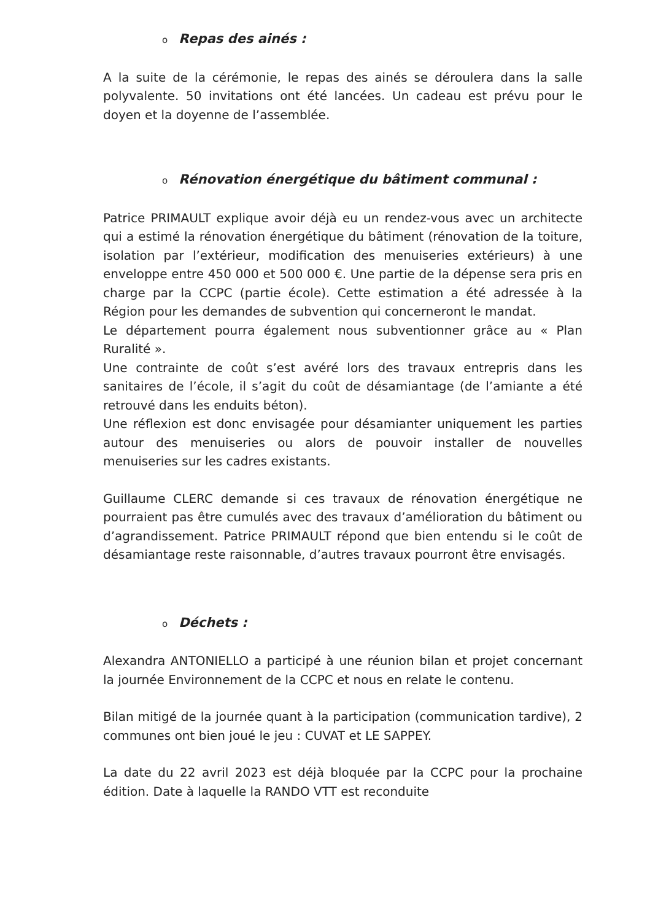o Repas des ainés :
A la suite de la cérémonie, le repas des ainés se déroulera dans la salle polyvalente. 50 invitations ont été lancées. Un cadeau est prévu pour le doyen et la doyenne de l’assemblée.
o Rénovation énergétique du bâtiment communal :
Patrice PRIMAULT explique avoir déjà eu un rendez-vous avec un architecte qui a estimé la rénovation énergétique du bâtiment (rénovation de la toiture, isolation par l’extérieur, modification des menuiseries extérieurs) à une enveloppe entre 450 000 et 500 000 €. Une partie de la dépense sera pris en charge par la CCPC (partie école). Cette estimation a été adressée à la Région pour les demandes de subvention qui concerneront le mandat.
Le département pourra également nous subventionner grâce au « Plan Ruralité ».
Une contrainte de coût s’est avéré lors des travaux entrepris dans les sanitaires de l’école, il s’agit du coût de désamiantage (de l’amiante a été retrouvé dans les enduits béton).
Une réflexion est donc envisagée pour désamianter uniquement les parties autour des menuiseries ou alors de pouvoir installer de nouvelles menuiseries sur les cadres existants.
Guillaume CLERC demande si ces travaux de rénovation énergétique ne pourraient pas être cumulés avec des travaux d’amélioration du bâtiment ou d’agrandissement. Patrice PRIMAULT répond que bien entendu si le coût de désamiantage reste raisonnable, d’autres travaux pourront être envisagés.
o Déchets :
Alexandra ANTONIELLO a participé à une réunion bilan et projet concernant la journée Environnement de la CCPC et nous en relate le contenu.
Bilan mitigé de la journée quant à la participation (communication tardive), 2 communes ont bien joué le jeu : CUVAT et LE SAPPEY.
La date du 22 avril 2023 est déjà bloquée par la CCPC pour la prochaine édition. Date à laquelle la RANDO VTT est reconduite